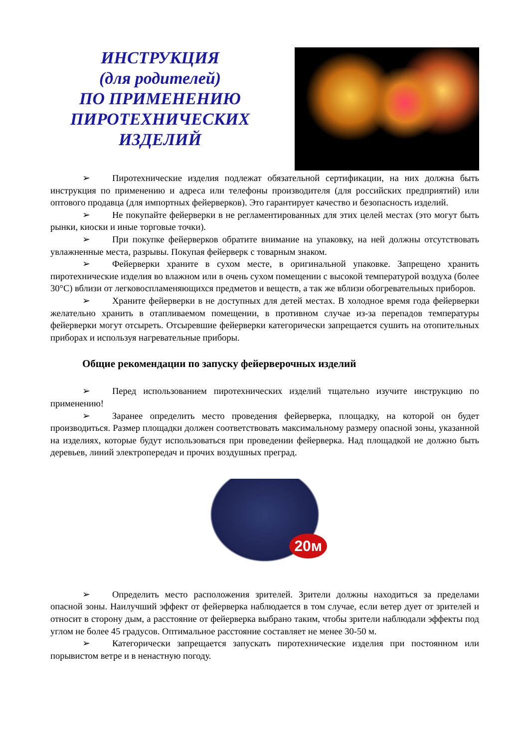ИНСТРУКЦИЯ
(для родителей)
ПО ПРИМЕНЕНИЮ
ПИРОТЕХНИЧЕСКИХ
ИЗДЕЛИЙ
➢ Пиротехнические изделия подлежат обязательной сертификации, на них должна быть инструкция по применению и адреса или телефоны производителя (для российских предприятий) или оптового продавца (для импортных фейерверков). Это гарантирует качество и безопасность изделий.
➢ Не покупайте фейерверки в не регламентированных для этих целей местах (это могут быть рынки, киоски и иные торговые точки).
➢ При покупке фейерверков обратите внимание на упаковку, на ней должны отсутствовать увлажненные места, разрывы. Покупая фейерверк с товарным знаком.
➢ Фейерверки храните в сухом месте, в оригинальной упаковке. Запрещено хранить пиротехнические изделия во влажном или в очень сухом помещении с высокой температурой воздуха (более 30°С) вблизи от легковоспламеняющихся предметов и веществ, а так же вблизи обогревательных приборов.
➢ Храните фейерверки в не доступных для детей местах. В холодное время года фейерверки желательно хранить в отапливаемом помещении, в противном случае из-за перепадов температуры фейерверки могут отсыреть. Отсыревшие фейерверки категорически запрещается сушить на отопительных приборах и используя нагревательные приборы.
Общие рекомендации по запуску фейерверочных изделий
➢ Перед использованием пиротехнических изделий тщательно изучите инструкцию по применению!
➢ Заранее определить место проведения фейерверка, площадку, на которой он будет производиться. Размер площадки должен соответствовать максимальному размеру опасной зоны, указанной на изделиях, которые будут использоваться при проведении фейерверка. Над площадкой не должно быть деревьев, линий электропередач и прочих воздушных преград.
20м
➢ Определить место расположения зрителей. Зрители должны находиться за пределами опасной зоны. Наилучший эффект от фейерверка наблюдается в том случае, если ветер дует от зрителей и относит в сторону дым, а расстояние от фейерверка выбрано таким, чтобы зрители наблюдали эффекты под углом не более 45 градусов. Оптимальное расстояние составляет не менее 30-50 м.
➢ Категорически запрещается запускать пиротехнические изделия при постоянном или порывистом ветре и в ненастную погоду.